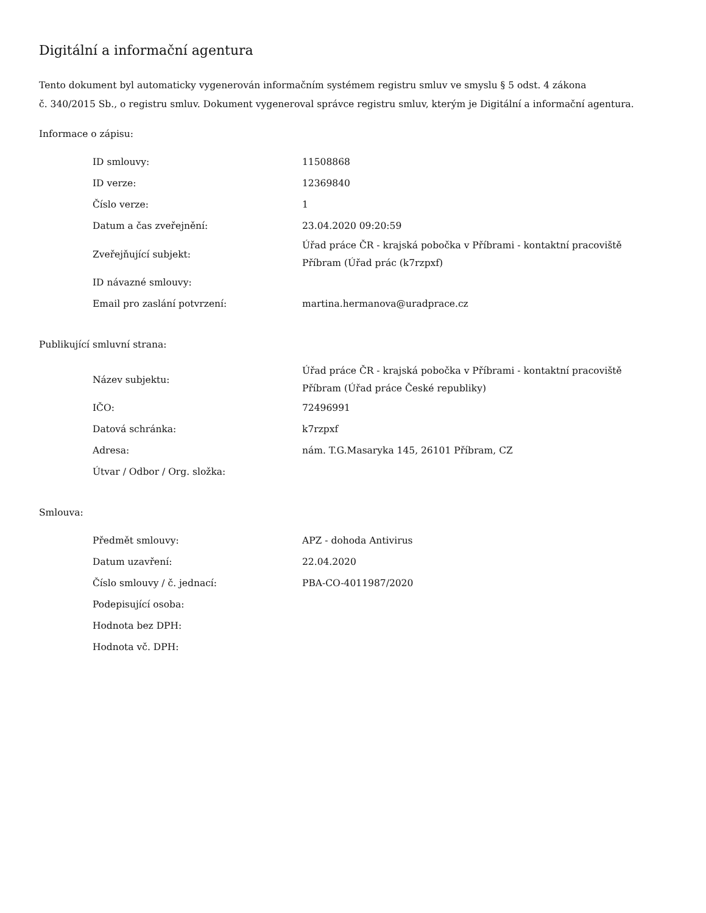Digitální a informační agentura
Tento dokument byl automaticky vygenerován informačním systémem registru smluv ve smyslu § 5 odst. 4 zákona
č. 340/2015 Sb., o registru smluv. Dokument vygeneroval správce registru smluv, kterým je Digitální a informační agentura.
Informace o zápisu:
| ID smlouvy: | 11508868 |
| ID verze: | 12369840 |
| Číslo verze: | 1 |
| Datum a čas zveřejnění: | 23.04.2020 09:20:59 |
| Zveřejňující subjekt: | Úřad práce ČR - krajská pobočka v Příbrami - kontaktní pracoviště Příbram (Úřad prác (k7rzpxf) |
| ID návazné smlouvy: | |
| Email pro zaslání potvrzení: | martina.hermanova@uradprace.cz |
Publikující smluvní strana:
| Název subjektu: | Úřad práce ČR - krajská pobočka v Příbrami - kontaktní pracoviště Příbram (Úřad práce České republiky) |
| IČO: | 72496991 |
| Datová schránka: | k7rzpxf |
| Adresa: | nám. T.G.Masaryka 145, 26101 Příbram, CZ |
| Útvar / Odbor / Org. složka: | |
Smlouva:
| Předmět smlouvy: | APZ - dohoda Antivirus |
| Datum uzavření: | 22.04.2020 |
| Číslo smlouvy / č. jednací: | PBA-CO-4011987/2020 |
| Podepisující osoba: | |
| Hodnota bez DPH: | |
| Hodnota vč. DPH: | |